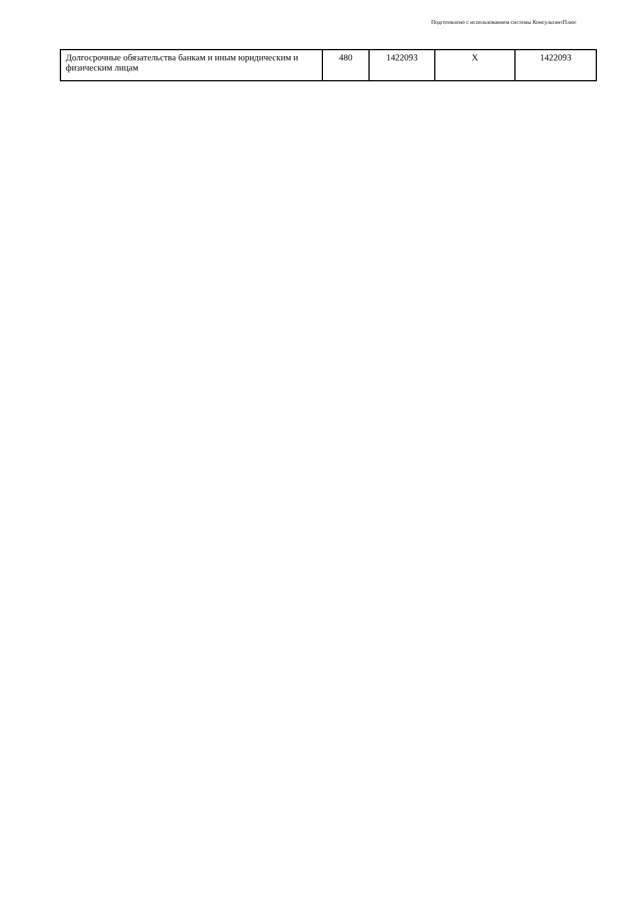Подготовлено с использованием системы КонсультантПлюс
| Долгосрочные обязательства банкам и иным юридическим и физическим лицам | 480 | 1422093 | X | 1422093 |